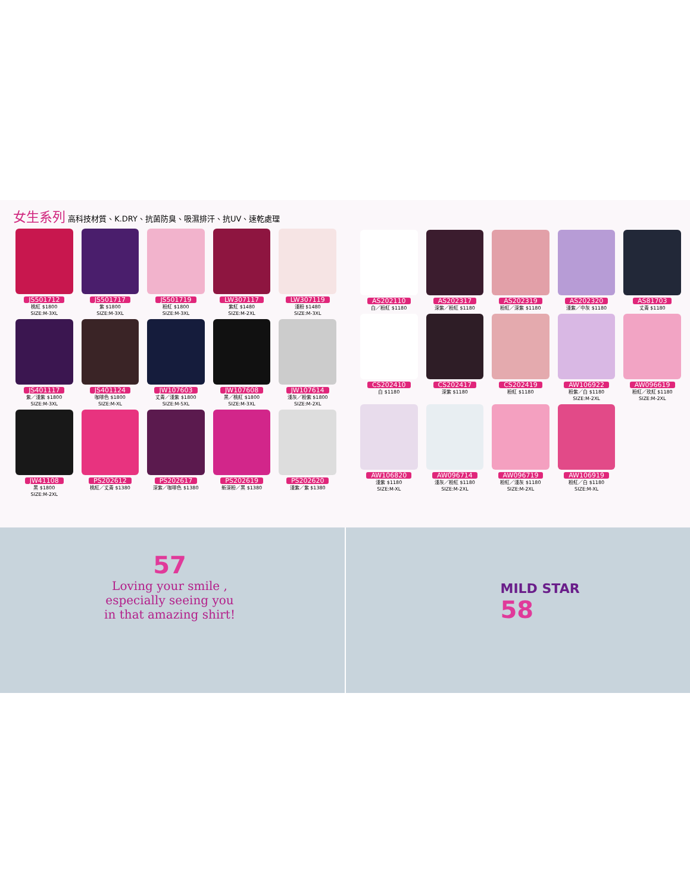女生系列 高科技材質、K.DRY、抗菌防臭、吸濕排汗、抗UV、速乾處理
JS501712
桃紅 $1800
SIZE:M-3XL
JS501717
紫 $1800
SIZE:M-3XL
JS501719
粉紅 $1800
SIZE:M-3XL
LW307117
紫紅 $1480
SIZE:M-2XL
LW307119
淺粉 $1480
SIZE:M-3XL
JS401117
紫／淺紫 $1800
SIZE:M-3XL
JS401124
咖啡色 $1800
SIZE:M-XL
JW107603
丈青／淺紫 $1800
SIZE:M-5XL
JW107608
黑／桃紅 $1800
SIZE:M-3XL
JW107614
淺灰／粉紫 $1800
SIZE:M-2XL
JW41108
黑 $1800
SIZE:M-2XL
PS202612
桃紅／丈青 $1380
PS202617
深紫／咖啡色 $1380
PS202619
新深粉／黑 $1380
PS202620
淺紫／紫 $1380
AS202110
白／粉紅 $1180
AS202317
深紫／粉紅 $1180
AS202319
粉紅／深紫 $1180
AS202320
淺紫／中灰 $1180
AS81703
丈青 $1180
CS202410
白 $1180
CS202417
深紫 $1180
CS202419
粉紅 $1180
AW106922
粉紫／白 $1180
SIZE:M-2XL
AW096619
粉紅／玫紅 $1180
SIZE:M-2XL
AW106820
淺紫 $1180
SIZE:M-XL
AW096714
淺灰／粉紅 $1180
SIZE:M-2XL
AW096719
粉紅／淺灰 $1180
SIZE:M-2XL
AW106919
粉紅／白 $1180
SIZE:M-XL
57
Loving your smile , especially seeing you in that amazing shirt!
MILD STAR
58